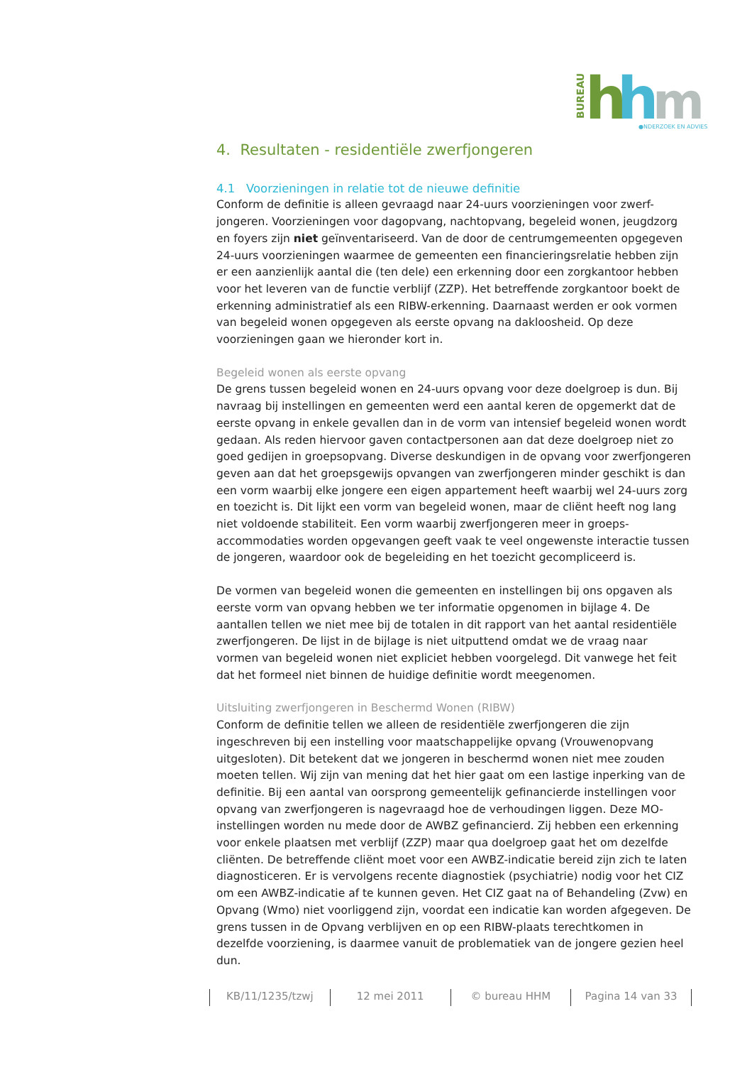BUREAU
h
h
m
●NDERZOEK EN ADVIES
4. Resultaten - residentiële zwerfjongeren
4.1 Voorzieningen in relatie tot de nieuwe definitie
Conform de definitie is alleen gevraagd naar 24-uurs voorzieningen voor zwerf-jongeren. Voorzieningen voor dagopvang, nachtopvang, begeleid wonen, jeugdzorg en foyers zijn niet geïnventariseerd. Van de door de centrumgemeenten opgegeven 24-uurs voorzieningen waarmee de gemeenten een financieringsrelatie hebben zijn er een aanzienlijk aantal die (ten dele) een erkenning door een zorgkantoor hebben voor het leveren van de functie verblijf (ZZP). Het betreffende zorgkantoor boekt de erkenning administratief als een RIBW-erkenning. Daarnaast werden er ook vormen van begeleid wonen opgegeven als eerste opvang na dakloosheid. Op deze voorzieningen gaan we hieronder kort in.
Begeleid wonen als eerste opvang
De grens tussen begeleid wonen en 24-uurs opvang voor deze doelgroep is dun. Bij navraag bij instellingen en gemeenten werd een aantal keren de opgemerkt dat de eerste opvang in enkele gevallen dan in de vorm van intensief begeleid wonen wordt gedaan. Als reden hiervoor gaven contactpersonen aan dat deze doelgroep niet zo goed gedijen in groepsopvang. Diverse deskundigen in de opvang voor zwerfjongeren geven aan dat het groepsgewijs opvangen van zwerfjongeren minder geschikt is dan een vorm waarbij elke jongere een eigen appartement heeft waarbij wel 24-uurs zorg en toezicht is. Dit lijkt een vorm van begeleid wonen, maar de cliënt heeft nog lang niet voldoende stabiliteit. Een vorm waarbij zwerfjongeren meer in groeps-accommodaties worden opgevangen geeft vaak te veel ongewenste interactie tussen de jongeren, waardoor ook de begeleiding en het toezicht gecompliceerd is.
De vormen van begeleid wonen die gemeenten en instellingen bij ons opgaven als eerste vorm van opvang hebben we ter informatie opgenomen in bijlage 4. De aantallen tellen we niet mee bij de totalen in dit rapport van het aantal residentiële zwerfjongeren. De lijst in de bijlage is niet uitputtend omdat we de vraag naar vormen van begeleid wonen niet expliciet hebben voorgelegd. Dit vanwege het feit dat het formeel niet binnen de huidige definitie wordt meegenomen.
Uitsluiting zwerfjongeren in Beschermd Wonen (RIBW)
Conform de definitie tellen we alleen de residentiële zwerfjongeren die zijn ingeschreven bij een instelling voor maatschappelijke opvang (Vrouwenopvang uitgesloten). Dit betekent dat we jongeren in beschermd wonen niet mee zouden moeten tellen. Wij zijn van mening dat het hier gaat om een lastige inperking van de definitie. Bij een aantal van oorsprong gemeentelijk gefinancierde instellingen voor opvang van zwerfjongeren is nagevraagd hoe de verhoudingen liggen. Deze MO-instellingen worden nu mede door de AWBZ gefinancierd. Zij hebben een erkenning voor enkele plaatsen met verblijf (ZZP) maar qua doelgroep gaat het om dezelfde cliënten. De betreffende cliënt moet voor een AWBZ-indicatie bereid zijn zich te laten diagnosticeren. Er is vervolgens recente diagnostiek (psychiatrie) nodig voor het CIZ om een AWBZ-indicatie af te kunnen geven. Het CIZ gaat na of Behandeling (Zvw) en Opvang (Wmo) niet voorliggend zijn, voordat een indicatie kan worden afgegeven. De grens tussen in de Opvang verblijven en op een RIBW-plaats terechtkomen in dezelfde voorziening, is daarmee vanuit de problematiek van de jongere gezien heel dun.
KB/11/1235/tzwj 12 mei 2011 © bureau HHM Pagina 14 van 33